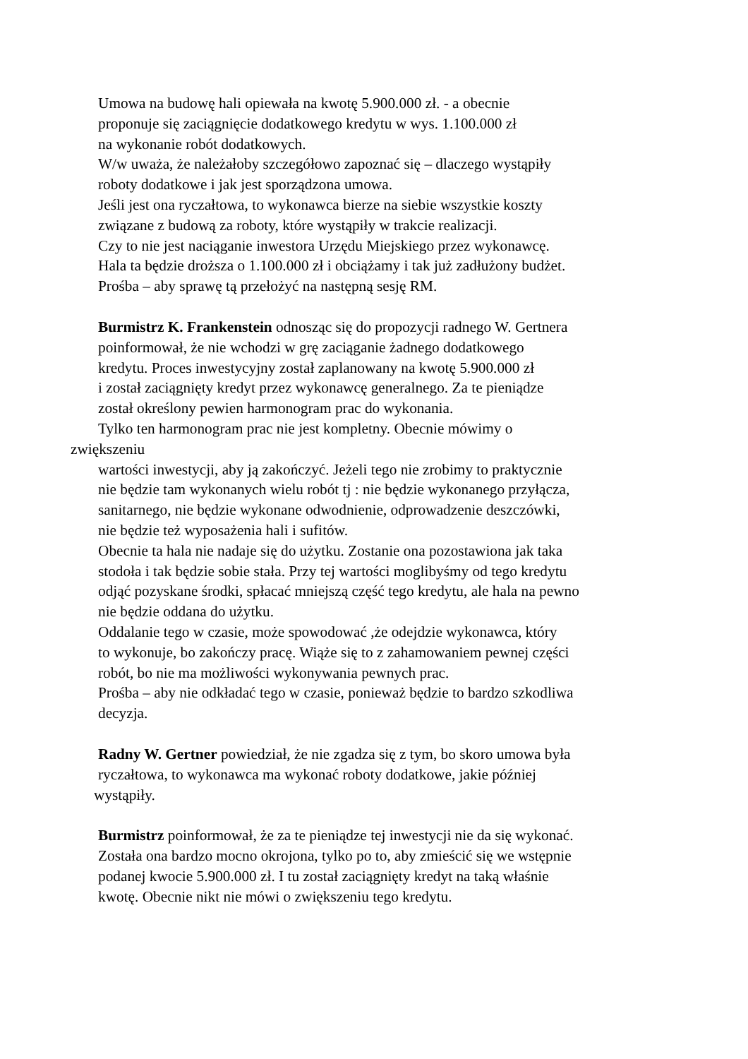Umowa na budowę hali opiewała na kwotę 5.900.000 zł. - a obecnie
proponuje się zaciągnięcie dodatkowego kredytu w wys. 1.100.000 zł
na wykonanie robót dodatkowych.
W/w uważa, że należałoby szczegółowo zapoznać się – dlaczego wystąpiły
roboty dodatkowe i jak jest sporządzona umowa.
Jeśli jest ona ryczałtowa, to wykonawca bierze na siebie wszystkie koszty
związane z budową za roboty, które wystąpiły w trakcie realizacji.
Czy to nie jest naciąganie inwestora Urzędu Miejskiego przez wykonawcę.
Hala ta będzie droższa o 1.100.000 zł i obciążamy i tak już zadłużony budżet.
Prośba – aby sprawę tą przełożyć na następną sesję RM.
Burmistrz K. Frankenstein odnosząc się do propozycji radnego W. Gertnera
poinformował, że nie wchodzi w grę zaciąganie żadnego dodatkowego
kredytu. Proces inwestycyjny został zaplanowany na kwotę 5.900.000 zł
i został zaciągnięty kredyt przez wykonawcę generalnego. Za te pieniądze
został określony pewien harmonogram prac do wykonania.
Tylko ten harmonogram prac nie jest kompletny. Obecnie mówimy o
zwiększeniu
wartości inwestycji, aby ją zakończyć. Jeżeli tego nie zrobimy to praktycznie
nie będzie tam wykonanych wielu robót tj : nie będzie wykonanego przyłącza,
sanitarnego, nie będzie wykonane odwodnienie, odprowadzenie deszczówki,
nie będzie też wyposażenia hali i sufitów.
Obecnie ta hala nie nadaje się do użytku. Zostanie ona pozostawiona jak taka
stodoła i tak będzie sobie stała. Przy tej wartości moglibyśmy od tego kredytu
odjąć pozyskane środki, spłacać mniejszą część tego kredytu, ale hala na pewno
nie będzie oddana do użytku.
Oddalanie tego w czasie, może spowodować ,że odejdzie wykonawca, który
to wykonuje, bo zakończy pracę. Wiąże się to z zahamowaniem pewnej części
robót, bo nie ma możliwości wykonywania pewnych prac.
Prośba – aby nie odkładać tego w czasie, ponieważ będzie to bardzo szkodliwa
decyzja.
Radny W. Gertner powiedział, że nie zgadza się z tym, bo skoro umowa była
ryczałtowa, to wykonawca ma wykonać roboty dodatkowe, jakie później
wystąpiły.
Burmistrz poinformował, że za te pieniądze tej inwestycji nie da się wykonać.
Została ona bardzo mocno okrojona, tylko po to, aby zmieścić się we wstępnie
podanej kwocie 5.900.000 zł. I tu został zaciągnięty kredyt na taką właśnie
kwotę. Obecnie nikt nie mówi o zwiększeniu tego kredytu.